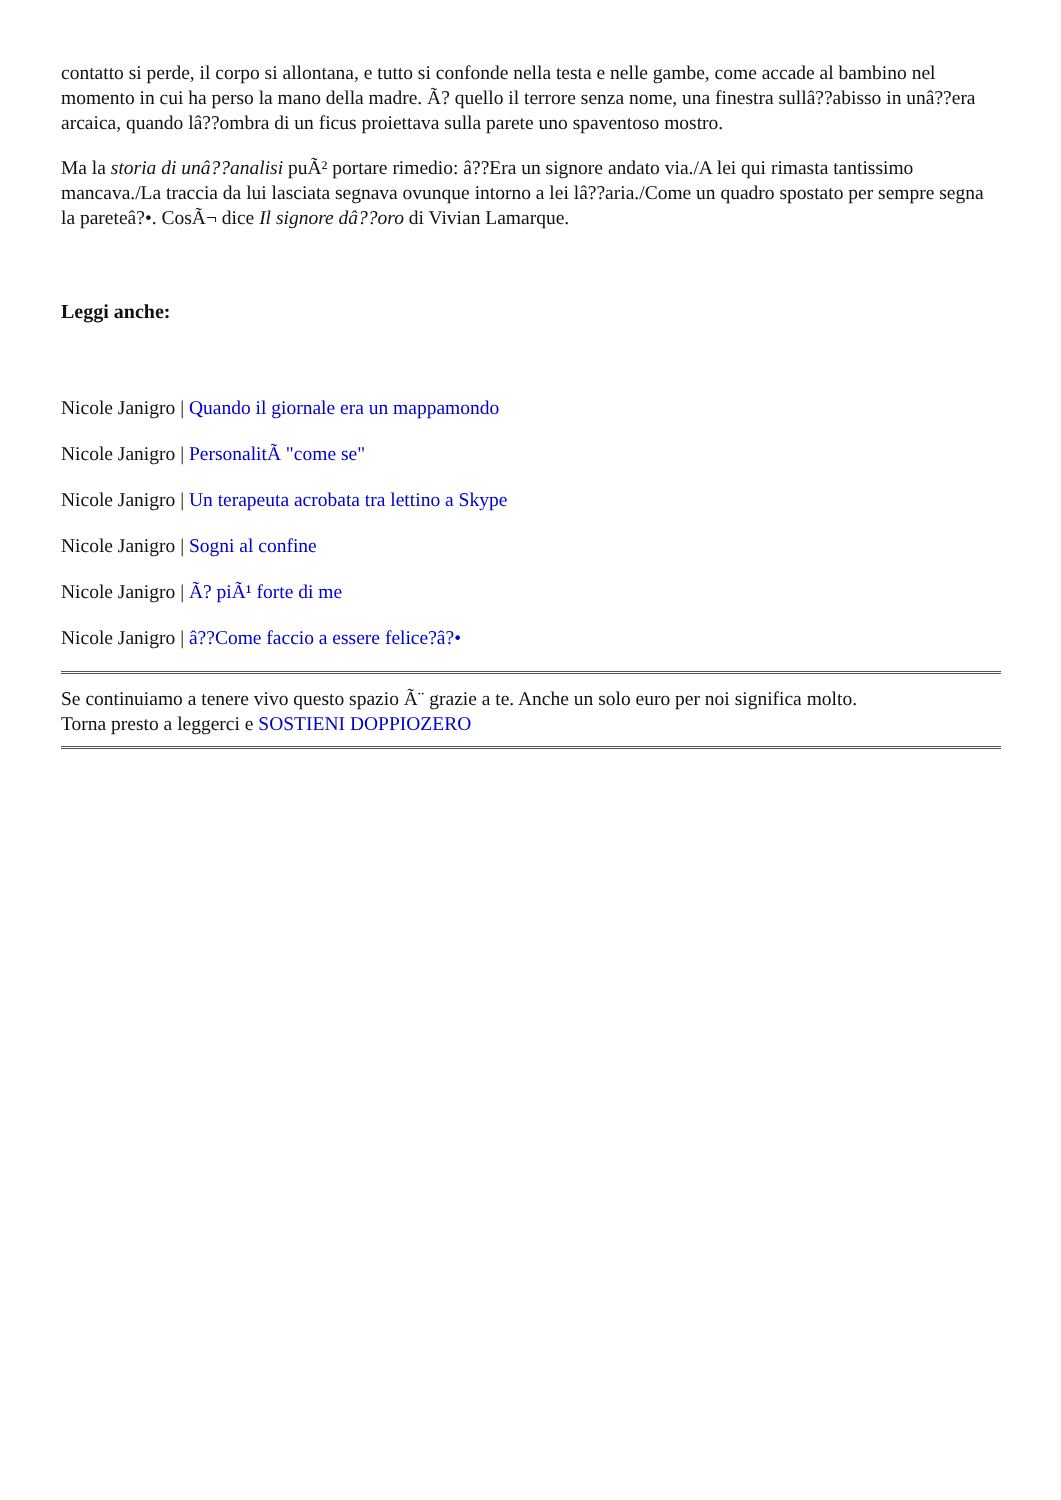contatto si perde, il corpo si allontana, e tutto si confonde nella testa e nelle gambe, come accade al bambino nel momento in cui ha perso la mano della madre. Ã? quello il terrore senza nome, una finestra sullâ??abisso in unâ??era arcaica, quando lâ??ombra di un ficus proiettava sulla parete uno spaventoso mostro.
Ma la storia di unâ??analisi puÃ² portare rimedio: â??Era un signore andato via./A lei qui rimasta tantissimo mancava./La traccia da lui lasciata segnava ovunque intorno a lei lâ??aria./Come un quadro spostato per sempre segna la pareteâ?•. CosÃ¬ dice Il signore dâ??oro di Vivian Lamarque.
Leggi anche:
Nicole Janigro | Quando il giornale era un mappamondo
Nicole Janigro | PersonalitÃ "come se"
Nicole Janigro | Un terapeuta acrobata tra lettino a Skype
Nicole Janigro | Sogni al confine
Nicole Janigro | Ã? piÃ¹ forte di me
Nicole Janigro | â??Come faccio a essere felice?â?•
Se continuiamo a tenere vivo questo spazio Ã¨ grazie a te. Anche un solo euro per noi significa molto.
Torna presto a leggerci e SOSTIENI DOPPIOZERO